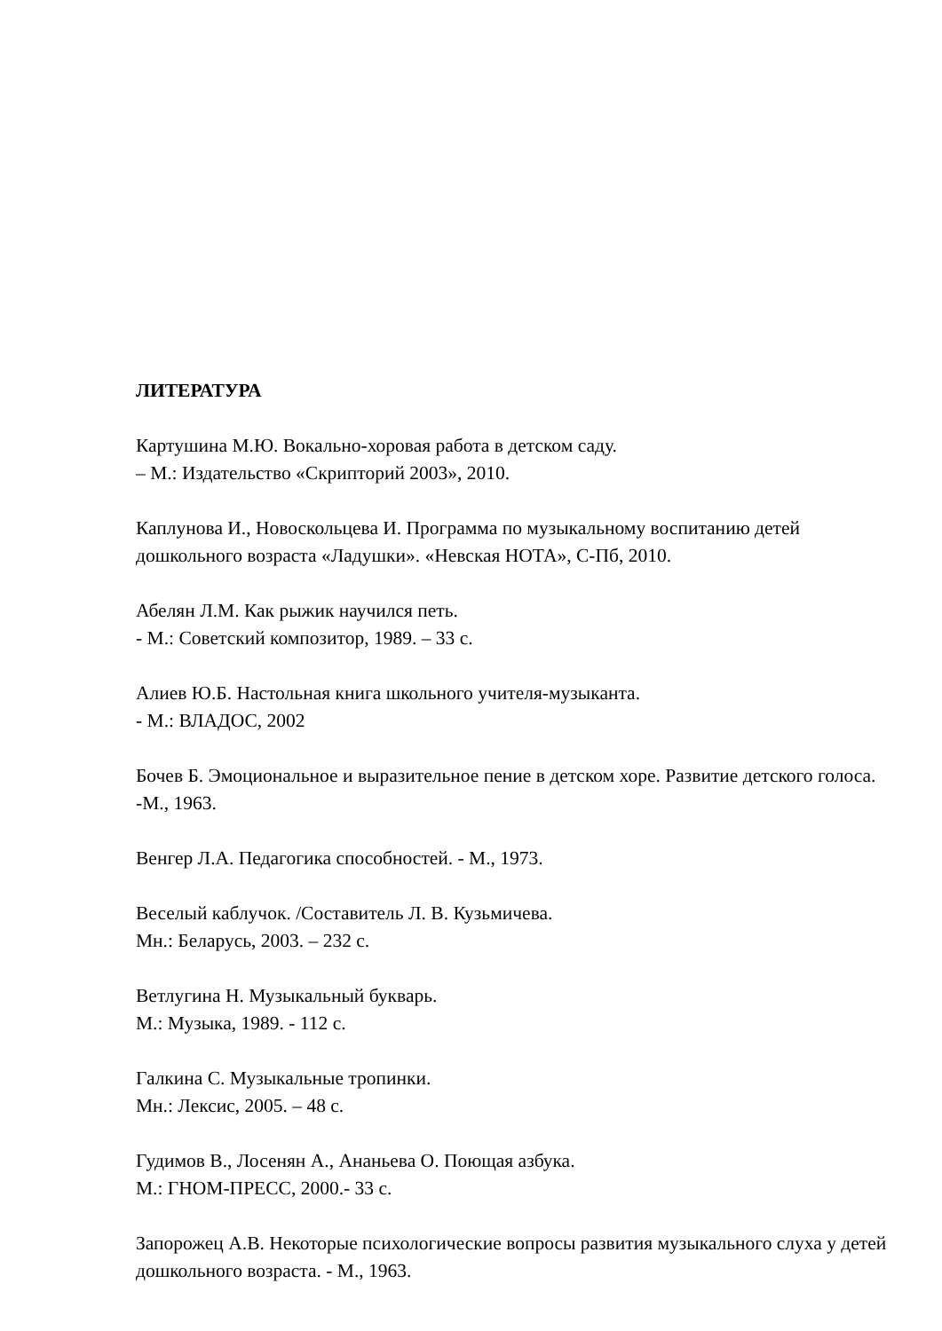ЛИТЕРАТУРА
Картушина М.Ю. Вокально-хоровая работа в детском саду.
– М.: Издательство «Скрипторий 2003», 2010.
Каплунова И., Новоскольцева И. Программа по музыкальному воспитанию детей дошкольного возраста «Ладушки». «Невская НОТА», С-Пб, 2010.
Абелян Л.М. Как рыжик научился петь.
- М.: Советский композитор, 1989. – 33 с.
Алиев Ю.Б. Настольная книга школьного учителя-музыканта.
- М.: ВЛАДОС, 2002
Бочев Б. Эмоциональное и выразительное пение в детском хоре. Развитие детского голоса. -М., 1963.
Венгер Л.А. Педагогика способностей. - М., 1973.
Веселый каблучок. /Составитель Л. В. Кузьмичева.
Мн.: Беларусь, 2003. – 232 с.
Ветлугина Н. Музыкальный букварь.
М.: Музыка, 1989. - 112 с.
Галкина С. Музыкальные тропинки.
Мн.: Лексис, 2005. – 48 с.
Гудимов В., Лосенян А., Ананьева О. Поющая азбука.
М.: ГНОМ-ПРЕСС, 2000.- 33 с.
Запорожец А.В. Некоторые психологические вопросы развития музыкального слуха у детей дошкольного возраста. - М., 1963.